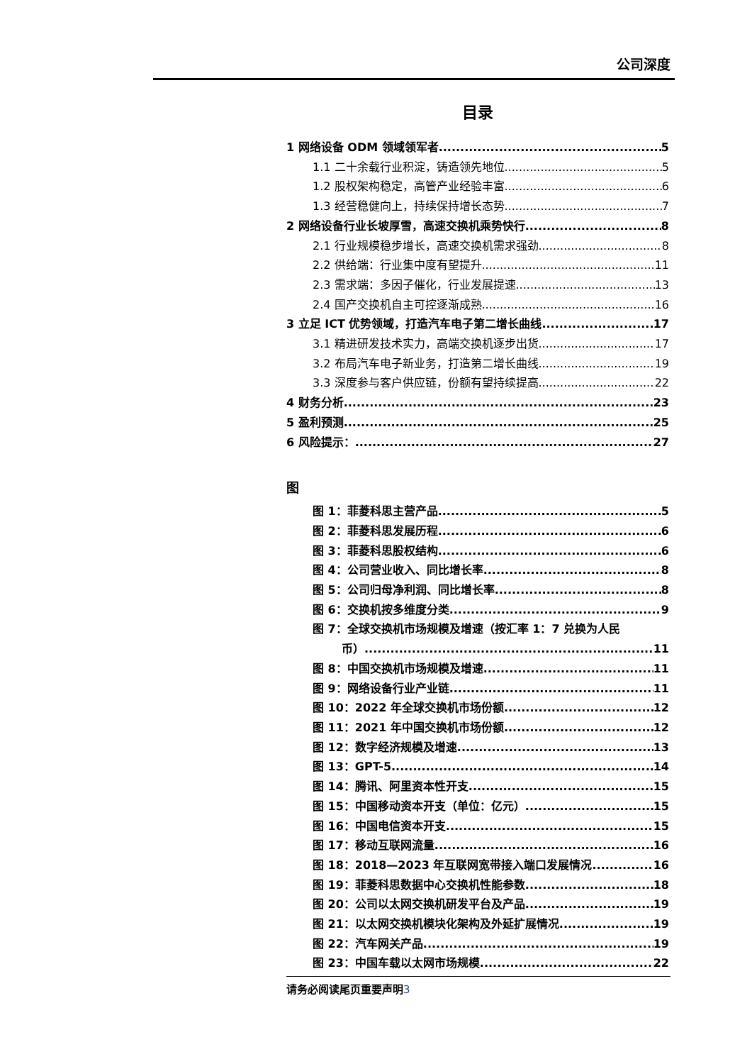公司深度
目录
1 网络设备 ODM 领域领军者 5
1.1 二十余载行业积淀，铸造领先地位 5
1.2 股权架构稳定，高管产业经验丰富 6
1.3 经营稳健向上，持续保持增长态势 7
2 网络设备行业长坡厚雪，高速交换机乘势快行 8
2.1 行业规模稳步增长，高速交换机需求强劲 8
2.2 供给端：行业集中度有望提升 11
2.3 需求端：多因子催化，行业发展提速 13
2.4 国产交换机自主可控逐渐成熟 16
3 立足 ICT 优势领域，打造汽车电子第二增长曲线 17
3.1 精进研发技术实力，高端交换机逐步出货 17
3.2 布局汽车电子新业务，打造第二增长曲线 19
3.3 深度参与客户供应链，份额有望持续提高 22
4 财务分析 23
5 盈利预测 25
6 风险提示： 27
图
图 1：菲菱科思主营产品 5
图 2：菲菱科思发展历程 6
图 3：菲菱科思股权结构 6
图 4：公司营业收入、同比增长率 8
图 5：公司归母净利润、同比增长率 8
图 6：交换机按多维度分类 9
图 7：全球交换机市场规模及增速（按汇率 1：7 兑换为人民
币） 11
图 8：中国交换机市场规模及增速 11
图 9：网络设备行业产业链 11
图 10：2022 年全球交换机市场份额 12
图 11：2021 年中国交换机市场份额 12
图 12：数字经济规模及增速 13
图 13：GPT-5 14
图 14：腾讯、阿里资本性开支 15
图 15：中国移动资本开支（单位：亿元） 15
图 16：中国电信资本开支 15
图 17：移动互联网流量 16
图 18：2018—2023 年互联网宽带接入端口发展情况 16
图 19：菲菱科思数据中心交换机性能参数 18
图 20：公司以太网交换机研发平台及产品 19
图 21：以太网交换机模块化架构及外延扩展情况 19
图 22：汽车网关产品 19
图 23：中国车载以太网市场规模 22
请务必阅读尾页重要声明3